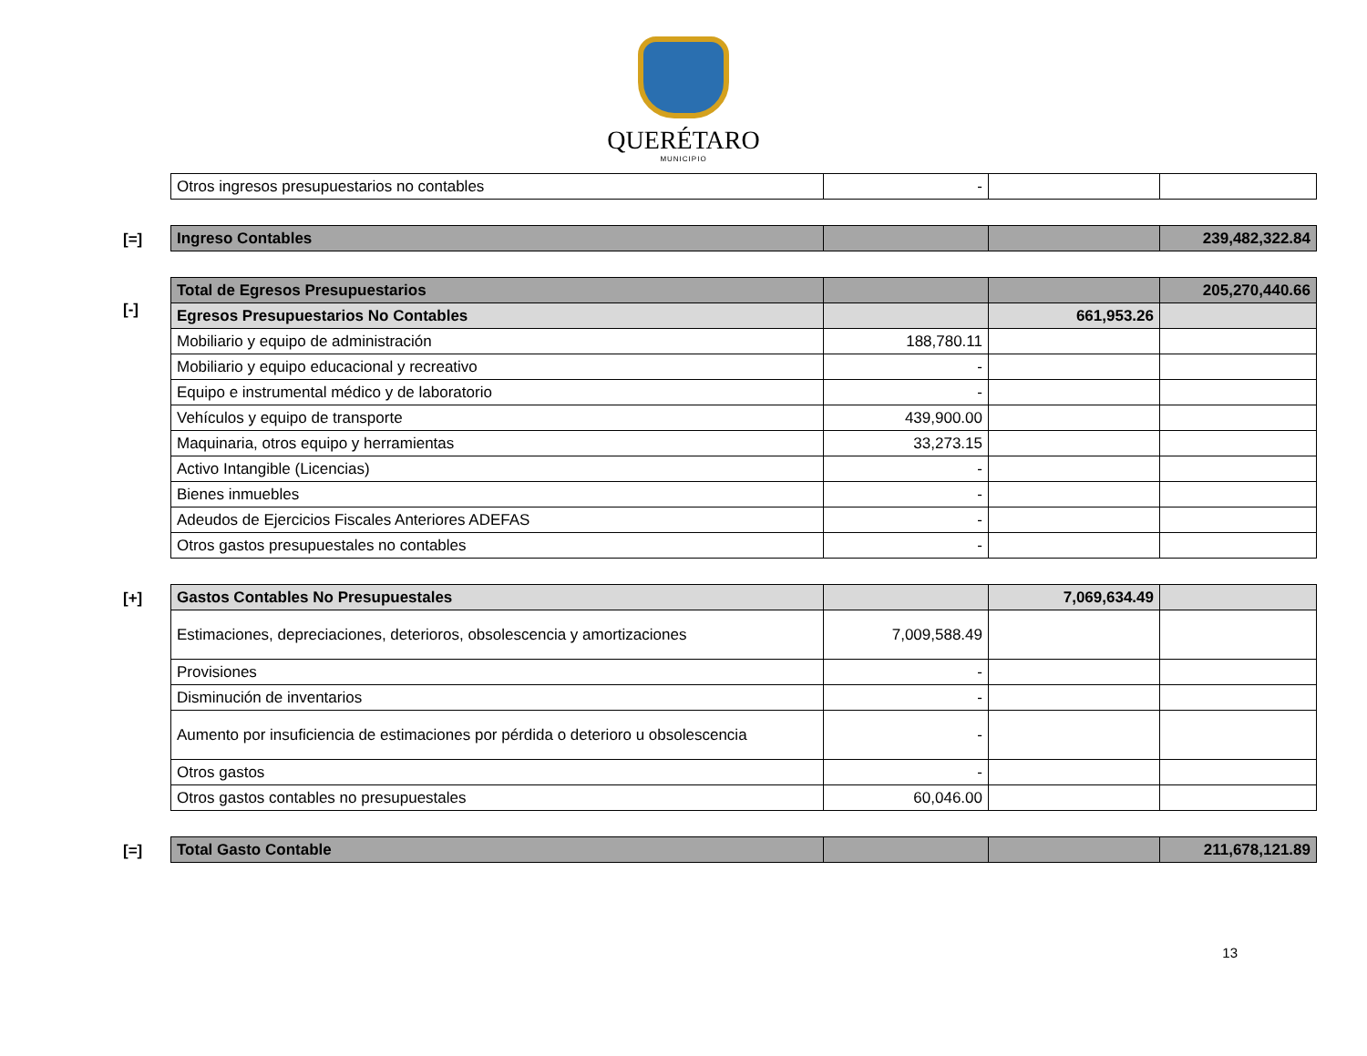QUERÉTARO
MUNICIPIO
| Otros ingresos presupuestarios no contables | - | | |
[=]
| Ingreso Contables | | | 239,482,322.84 |
[-]
| Total de Egresos Presupuestarios | | | 205,270,440.66 |
| Egresos Presupuestarios No Contables | | 661,953.26 | |
| Mobiliario y equipo de administración | 188,780.11 | | |
| Mobiliario y equipo educacional y recreativo | - | | |
| Equipo e instrumental médico y de laboratorio | - | | |
| Vehículos y equipo de transporte | 439,900.00 | | |
| Maquinaria, otros equipo y herramientas | 33,273.15 | | |
| Activo Intangible (Licencias) | - | | |
| Bienes inmuebles | - | | |
| Adeudos de Ejercicios Fiscales Anteriores ADEFAS | - | | |
| Otros gastos presupuestales no contables | - | | |
[+]
| Gastos Contables No Presupuestales | | 7,069,634.49 | |
| Estimaciones, depreciaciones, deterioros, obsolescencia y amortizaciones | 7,009,588.49 | | |
| Provisiones | - | | |
| Disminución de inventarios | - | | |
| Aumento por insuficiencia de estimaciones por pérdida o deterioro u obsolescencia | - | | |
| Otros gastos | - | | |
| Otros gastos contables no presupuestales | 60,046.00 | | |
[=]
| Total Gasto Contable | | | 211,678,121.89 |
13